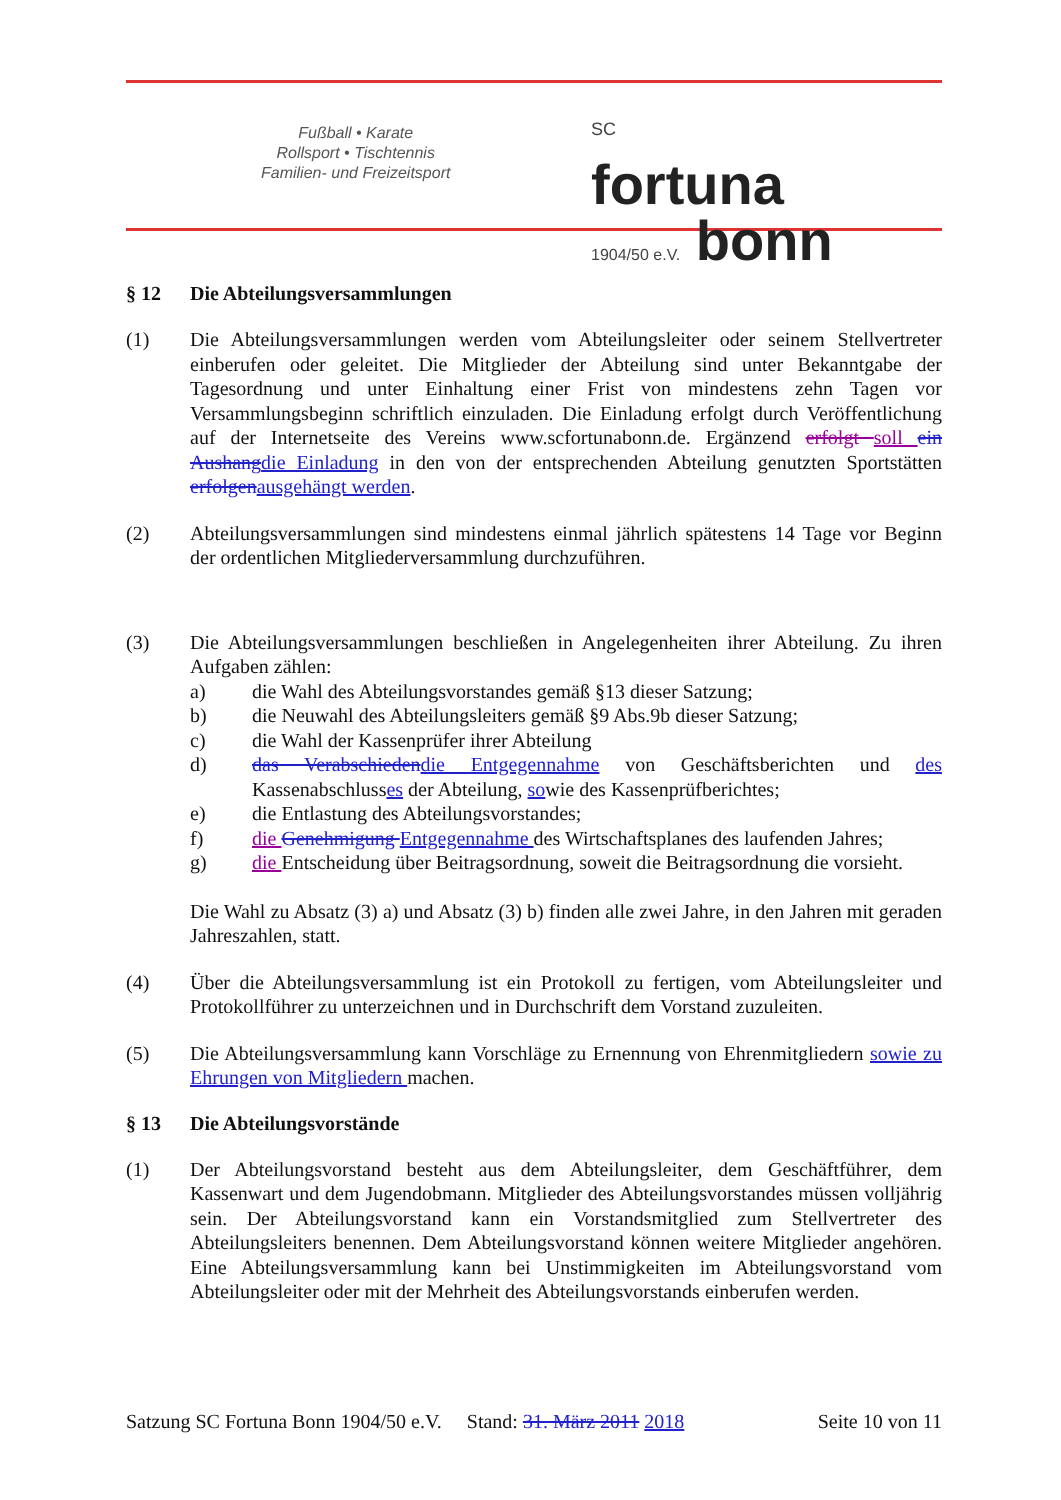Fußball • Karate
Rollsport • Tischtennis
Familien- und Freizeitsport
SC
fortuna
1904/50 e.V. bonn
§ 12 Die Abteilungsversammlungen
(1) Die Abteilungsversammlungen werden vom Abteilungsleiter oder seinem Stellvertreter einberufen oder geleitet. Die Mitglieder der Abteilung sind unter Bekanntgabe der Tagesordnung und unter Einhaltung einer Frist von mindestens zehn Tagen vor Versammlungsbeginn schriftlich einzuladen. Die Einladung erfolgt durch Veröffentlichung auf der Internetseite des Vereins www.scfortunabonn.de. Ergänzend erfolgt soll ein Aushang die Einladung in den von der entsprechenden Abteilung genutzten Sportstätten erfolgen ausgehängt werden.
(2) Abteilungsversammlungen sind mindestens einmal jährlich spätestens 14 Tage vor Beginn der ordentlichen Mitgliederversammlung durchzuführen.
(3) Die Abteilungsversammlungen beschließen in Angelegenheiten ihrer Abteilung. Zu ihren Aufgaben zählen:
a) die Wahl des Abteilungsvorstandes gemäß §13 dieser Satzung;
b) die Neuwahl des Abteilungsleiters gemäß §9 Abs.9b dieser Satzung;
c) die Wahl der Kassenprüfer ihrer Abteilung
d) das Verabschieden die Entgegennahme von Geschäftsberichten und des Kassenabschlusses der Abteilung, sowie des Kassenprüfberichtes;
e) die Entlastung des Abteilungsvorstandes;
f) die Genehmigung Entgegennahme des Wirtschaftsplanes des laufenden Jahres;
g) die Entscheidung über Beitragsordnung, soweit die Beitragsordnung die vorsieht.
Die Wahl zu Absatz (3) a) und Absatz (3) b) finden alle zwei Jahre, in den Jahren mit geraden Jahreszahlen, statt.
(4) Über die Abteilungsversammlung ist ein Protokoll zu fertigen, vom Abteilungsleiter und Protokollführer zu unterzeichnen und in Durchschrift dem Vorstand zuzuleiten.
(5) Die Abteilungsversammlung kann Vorschläge zu Ernennung von Ehrenmitgliedern sowie zu Ehrungen von Mitgliedern machen.
§ 13 Die Abteilungsvorstände
(1) Der Abteilungsvorstand besteht aus dem Abteilungsleiter, dem Geschäftführer, dem Kassenwart und dem Jugendobmann. Mitglieder des Abteilungsvorstandes müssen volljährig sein. Der Abteilungsvorstand kann ein Vorstandsmitglied zum Stellvertreter des Abteilungsleiters benennen. Dem Abteilungsvorstand können weitere Mitglieder angehören. Eine Abteilungsversammlung kann bei Unstimmigkeiten im Abteilungsvorstand vom Abteilungsleiter oder mit der Mehrheit des Abteilungsvorstands einberufen werden.
Satzung SC Fortuna Bonn 1904/50 e.V. Stand: 31. März 2011 2018 Seite 10 von 11